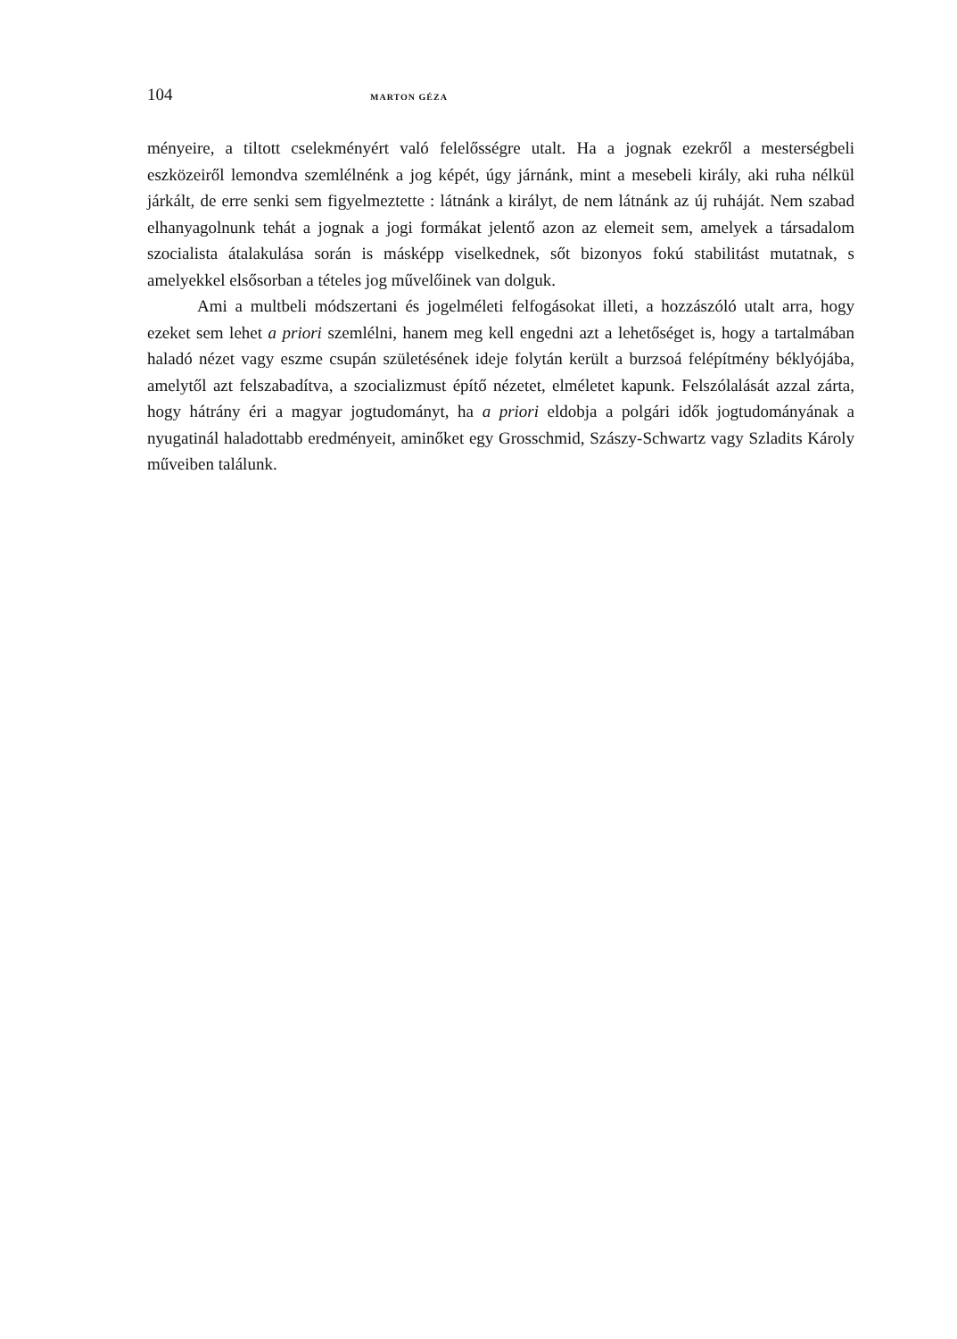104 MARTON GÉZA
ményeire, a tiltott cselekményért való felelősségre utalt. Ha a jognak ezekről a mesterségbeli eszközeiről lemondva szemlélnénk a jog képét, úgy járnánk, mint a mesebeli király, aki ruha nélkül járkált, de erre senki sem figyelmeztette : látnánk a királyt, de nem látnánk az új ruháját. Nem szabad elhanyagolnunk tehát a jognak a jogi formákat jelentő azon az elemeit sem, amelyek a társadalom szocialista átalakulása során is másképp viselkednek, sőt bizonyos fokú stabilitást mutatnak, s amelyekkel elsősorban a tételes jog művelőinek van dolguk.
Ami a multbeli módszertani és jogelméleti felfogásokat illeti, a hozzászóló utalt arra, hogy ezeket sem lehet a priori szemlélni, hanem meg kell engedni azt a lehetőséget is, hogy a tartalmában haladó nézet vagy eszme csupán születésének ideje folytán került a burzsoá felépítmény béklyójába, amelytől azt felszabadítva, a szocializmust építő nézetet, elméletet kapunk. Felszólalását azzal zárta, hogy hátrány éri a magyar jogtudományt, ha a priori eldobja a polgári idők jogtudományának a nyugatinál haladottabb eredményeit, aminőket egy Grosschmid, Szászy-Schwartz vagy Szladits Károly műveiben találunk.